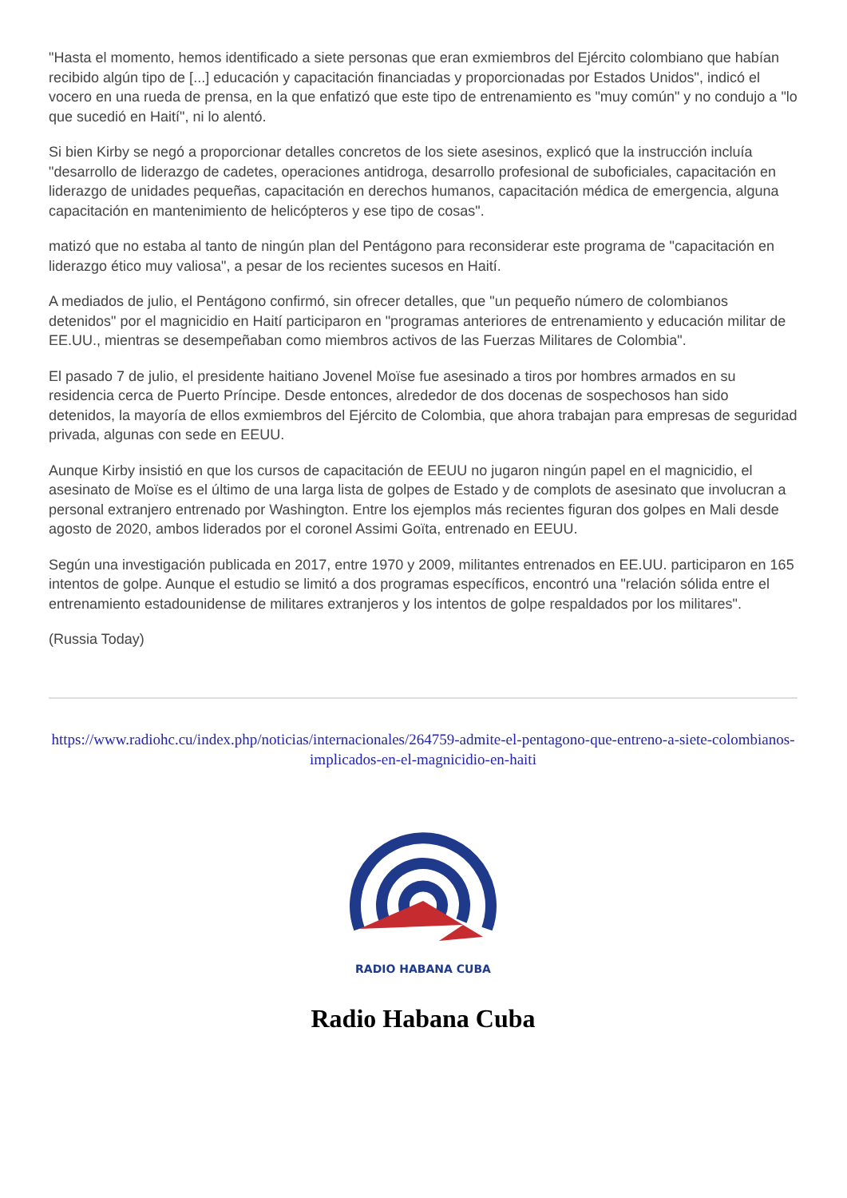"Hasta el momento, hemos identificado a siete personas que eran exmiembros del Ejército colombiano que habían recibido algún tipo de [...] educación y capacitación financiadas y proporcionadas por Estados Unidos", indicó el vocero en una rueda de prensa, en la que enfatizó que este tipo de entrenamiento es "muy común" y no condujo a "lo que sucedió en Haití", ni lo alentó.
Si bien Kirby se negó a proporcionar detalles concretos de los siete asesinos, explicó que la instrucción incluía "desarrollo de liderazgo de cadetes, operaciones antidroga, desarrollo profesional de suboficiales, capacitación en liderazgo de unidades pequeñas, capacitación en derechos humanos, capacitación médica de emergencia, alguna capacitación en mantenimiento de helicópteros y ese tipo de cosas".
matizó que no estaba al tanto de ningún plan del Pentágono para reconsiderar este programa de "capacitación en liderazgo ético muy valiosa", a pesar de los recientes sucesos en Haití.
A mediados de julio, el Pentágono confirmó, sin ofrecer detalles, que "un pequeño número de colombianos detenidos" por el magnicidio en Haití participaron en "programas anteriores de entrenamiento y educación militar de EE.UU., mientras se desempeñaban como miembros activos de las Fuerzas Militares de Colombia".
El pasado 7 de julio, el presidente haitiano Jovenel Moïse fue asesinado a tiros por hombres armados en su residencia cerca de Puerto Príncipe. Desde entonces, alrededor de dos docenas de sospechosos han sido detenidos, la mayoría de ellos exmiembros del Ejército de Colombia, que ahora trabajan para empresas de seguridad privada, algunas con sede en EEUU.
Aunque Kirby insistió en que los cursos de capacitación de EEUU no jugaron ningún papel en el magnicidio, el asesinato de Moïse es el último de una larga lista de golpes de Estado y de complots de asesinato que involucran a personal extranjero entrenado por Washington. Entre los ejemplos más recientes figuran dos golpes en Mali desde agosto de 2020, ambos liderados por el coronel Assimi Goïta, entrenado en EEUU.
Según una investigación publicada en 2017, entre 1970 y 2009, militantes entrenados en EE.UU. participaron en 165 intentos de golpe. Aunque el estudio se limitó a dos programas específicos, encontró una "relación sólida entre el entrenamiento estadounidense de militares extranjeros y los intentos de golpe respaldados por los militares".
(Russia Today)
https://www.radiohc.cu/index.php/noticias/internacionales/264759-admite-el-pentagono-que-entreno-a-siete-colombianos-implicados-en-el-magnicidio-en-haiti
RADIO HABANA CUBA
Radio Habana Cuba